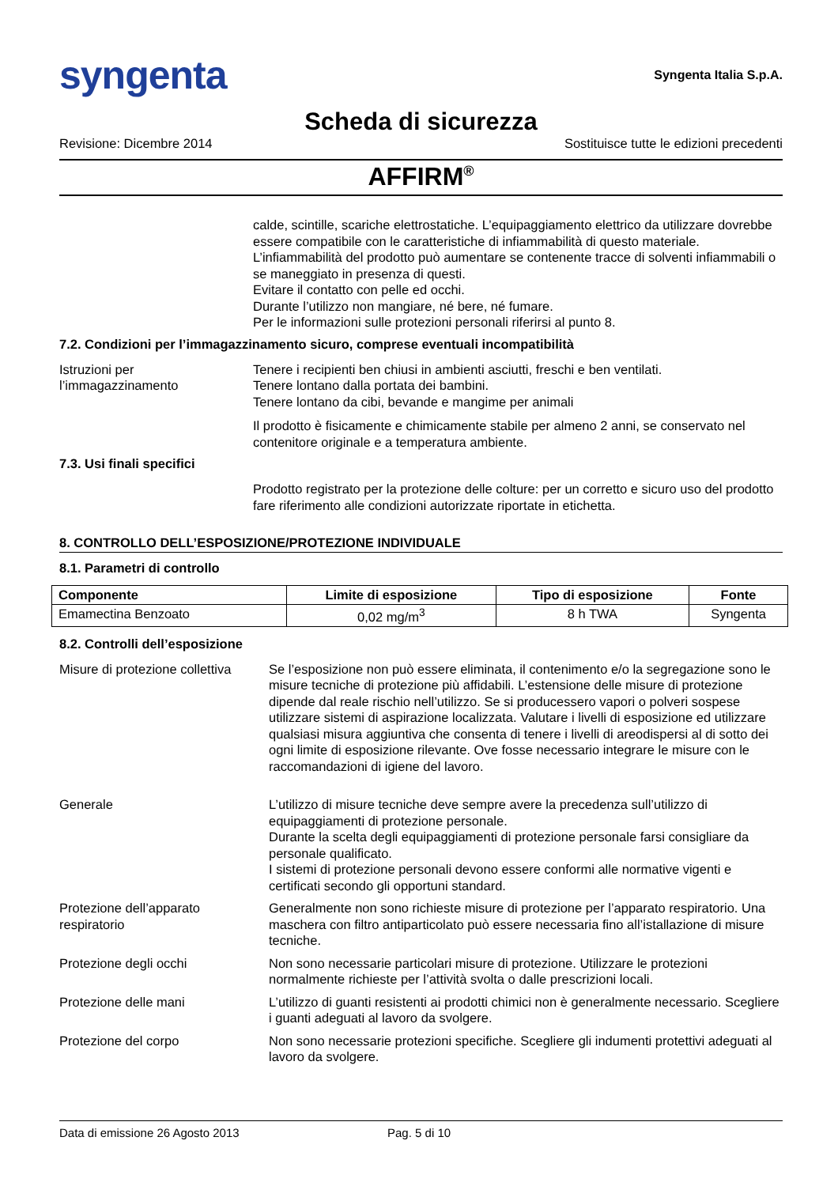syngenta
Syngenta Italia S.p.A.
Scheda di sicurezza
Revisione: Dicembre 2014 Sostituisce tutte le edizioni precedenti
AFFIRM<sup>®</sup>
calde, scintille, scariche elettrostatiche. L’equipaggiamento elettrico da utilizzare dovrebbe essere compatibile con le caratteristiche di infiammabilità di questo materiale.
L’infiammabilità del prodotto può aumentare se contenente tracce di solventi infiammabili o se maneggiato in presenza di questi.
Evitare il contatto con pelle ed occhi.
Durante l’utilizzo non mangiare, né bere, né fumare.
Per le informazioni sulle protezioni personali riferirsi al punto 8.
7.2. Condizioni per l’immagazzinamento sicuro, comprese eventuali incompatibilità
Istruzioni per l’immagazzinamento
Tenere i recipienti ben chiusi in ambienti asciutti, freschi e ben ventilati.
Tenere lontano dalla portata dei bambini.
Tenere lontano da cibi, bevande e mangime per animali
Il prodotto è fisicamente e chimicamente stabile per almeno 2 anni, se conservato nel contenitore originale e a temperatura ambiente.
7.3. Usi finali specifici
Prodotto registrato per la protezione delle colture: per un corretto e sicuro uso del prodotto fare riferimento alle condizioni autorizzate riportate in etichetta.
8. CONTROLLO DELL’ESPOSIZIONE/PROTEZIONE INDIVIDUALE
8.1. Parametri di controllo
| Componente | Limite di esposizione | Tipo di esposizione | Fonte |
| --- | --- | --- | --- |
| Emamectina Benzoato | 0,02 mg/m<sup>3</sup> | 8 h TWA | Syngenta |
8.2. Controlli dell’esposizione
Misure di protezione collettiva
Se l’esposizione non può essere eliminata, il contenimento e/o la segregazione sono le misure tecniche di protezione più affidabili. L’estensione delle misure di protezione dipende dal reale rischio nell’utilizzo. Se si producessero vapori o polveri sospese utilizzare sistemi di aspirazione localizzata. Valutare i livelli di esposizione ed utilizzare qualsiasi misura aggiuntiva che consenta di tenere i livelli di areodispersi al di sotto dei ogni limite di esposizione rilevante. Ove fosse necessario integrare le misure con le raccomandazioni di igiene del lavoro.
Generale L’utilizzo di misure tecniche deve sempre avere la precedenza sull’utilizzo di equipaggiamenti di protezione personale.
Durante la scelta degli equipaggiamenti di protezione personale farsi consigliare da personale qualificato.
I sistemi di protezione personali devono essere conformi alle normative vigenti e certificati secondo gli opportuni standard.
Protezione dell’apparato respiratorio
Generalmente non sono richieste misure di protezione per l’apparato respiratorio. Una maschera con filtro antiparticolato può essere necessaria fino all’istallazione di misure tecniche.
Protezione degli occhi Non sono necessarie particolari misure di protezione. Utilizzare le protezioni normalmente richieste per l’attività svolta o dalle prescrizioni locali.
Protezione delle mani L’utilizzo di guanti resistenti ai prodotti chimici non è generalmente necessario. Scegliere i guanti adeguati al lavoro da svolgere.
Protezione del corpo Non sono necessarie protezioni specifiche. Scegliere gli indumenti protettivi adeguati al lavoro da svolgere.
Data di emissione 26 Agosto 2013 Pag. 5 di 10